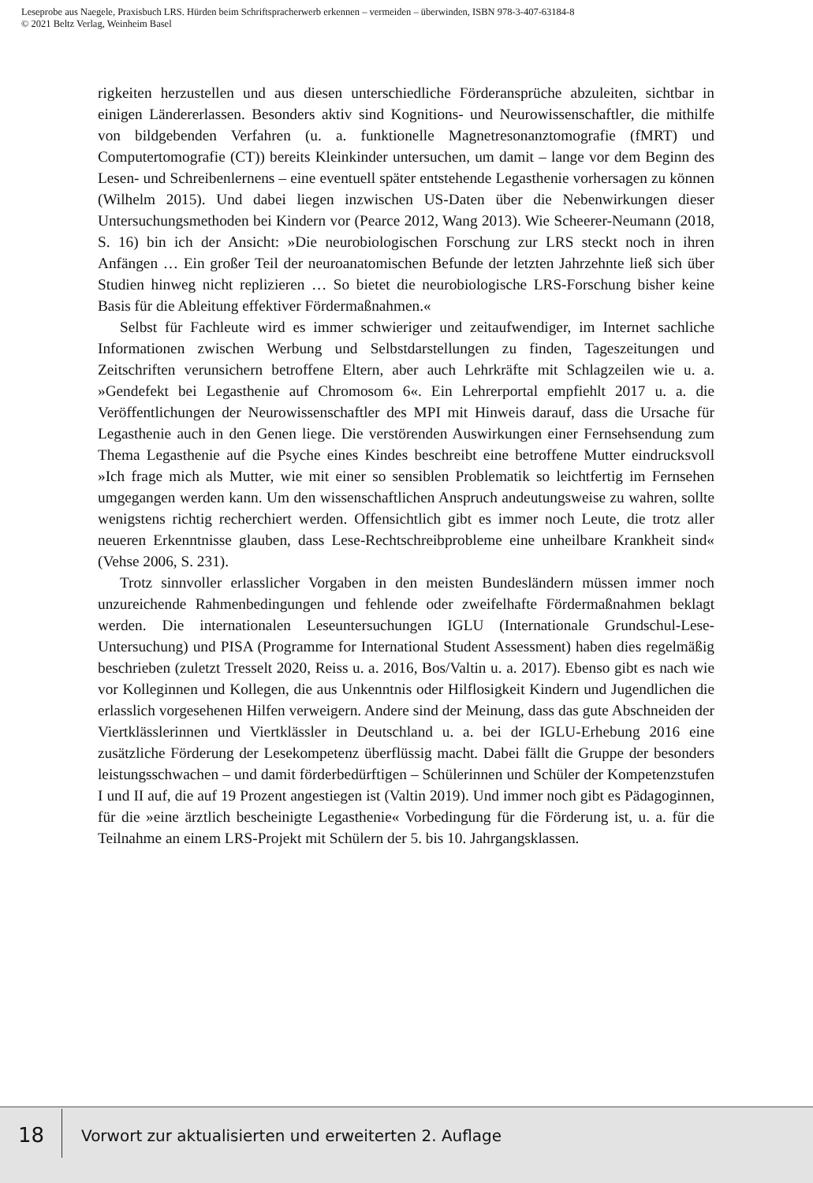Leseprobe aus Naegele, Praxisbuch LRS. Hürden beim Schriftspracherwerb erkennen – vermeiden – überwinden, ISBN 978-3-407-63184-8
© 2021 Beltz Verlag, Weinheim Basel
rigkeiten herzustellen und aus diesen unterschiedliche Förderansprüche abzuleiten, sichtbar in einigen Ländererlassen. Besonders aktiv sind Kognitions- und Neurowissenschaftler, die mithilfe von bildgebenden Verfahren (u. a. funktionelle Magnetresonanztomografie (fMRT) und Computertomografie (CT)) bereits Kleinkinder untersuchen, um damit – lange vor dem Beginn des Lesen- und Schreibenlernens – eine eventuell später entstehende Legasthenie vorhersagen zu können (Wilhelm 2015). Und dabei liegen inzwischen US-Daten über die Nebenwirkungen dieser Untersuchungsmethoden bei Kindern vor (Pearce 2012, Wang 2013). Wie Scheerer-Neumann (2018, S. 16) bin ich der Ansicht: »Die neurobiologischen Forschung zur LRS steckt noch in ihren Anfängen … Ein großer Teil der neuroanatomischen Befunde der letzten Jahrzehnte ließ sich über Studien hinweg nicht replizieren … So bietet die neurobiologische LRS-Forschung bisher keine Basis für die Ableitung effektiver Fördermaßnahmen.«
Selbst für Fachleute wird es immer schwieriger und zeitaufwendiger, im Internet sachliche Informationen zwischen Werbung und Selbstdarstellungen zu finden, Tageszeitungen und Zeitschriften verunsichern betroffene Eltern, aber auch Lehrkräfte mit Schlagzeilen wie u. a. »Gendefekt bei Legasthenie auf Chromosom 6«. Ein Lehrerportal empfiehlt 2017 u. a. die Veröffentlichungen der Neurowissenschaftler des MPI mit Hinweis darauf, dass die Ursache für Legasthenie auch in den Genen liege. Die verstörenden Auswirkungen einer Fernsehsendung zum Thema Legasthenie auf die Psyche eines Kindes beschreibt eine betroffene Mutter eindrucksvoll »Ich frage mich als Mutter, wie mit einer so sensiblen Problematik so leichtfertig im Fernsehen umgegangen werden kann. Um den wissenschaftlichen Anspruch andeutungsweise zu wahren, sollte wenigstens richtig recherchiert werden. Offensichtlich gibt es immer noch Leute, die trotz aller neueren Erkenntnisse glauben, dass Lese-Rechtschreibprobleme eine unheilbare Krankheit sind« (Vehse 2006, S. 231).
Trotz sinnvoller erlasslicher Vorgaben in den meisten Bundesländern müssen immer noch unzureichende Rahmenbedingungen und fehlende oder zweifelhafte Fördermaßnahmen beklagt werden. Die internationalen Leseuntersuchungen IGLU (Internationale Grundschul-Lese-Untersuchung) und PISA (Programme for International Student Assessment) haben dies regelmäßig beschrieben (zuletzt Tresselt 2020, Reiss u. a. 2016, Bos/Valtin u. a. 2017). Ebenso gibt es nach wie vor Kolleginnen und Kollegen, die aus Unkenntnis oder Hilflosigkeit Kindern und Jugendlichen die erlasslich vorgesehenen Hilfen verweigern. Andere sind der Meinung, dass das gute Abschneiden der Viertklässlerinnen und Viertklässler in Deutschland u. a. bei der IGLU-Erhebung 2016 eine zusätzliche Förderung der Lesekompetenz überflüssig macht. Dabei fällt die Gruppe der besonders leistungsschwachen – und damit förderbedürftigen – Schülerinnen und Schüler der Kompetenzstufen I und II auf, die auf 19 Prozent angestiegen ist (Valtin 2019). Und immer noch gibt es Pädagoginnen, für die »eine ärztlich bescheinigte Legasthenie« Vorbedingung für die Förderung ist, u. a. für die Teilnahme an einem LRS-Projekt mit Schülern der 5. bis 10. Jahrgangsklassen.
18
Vorwort zur aktualisierten und erweiterten 2. Auflage